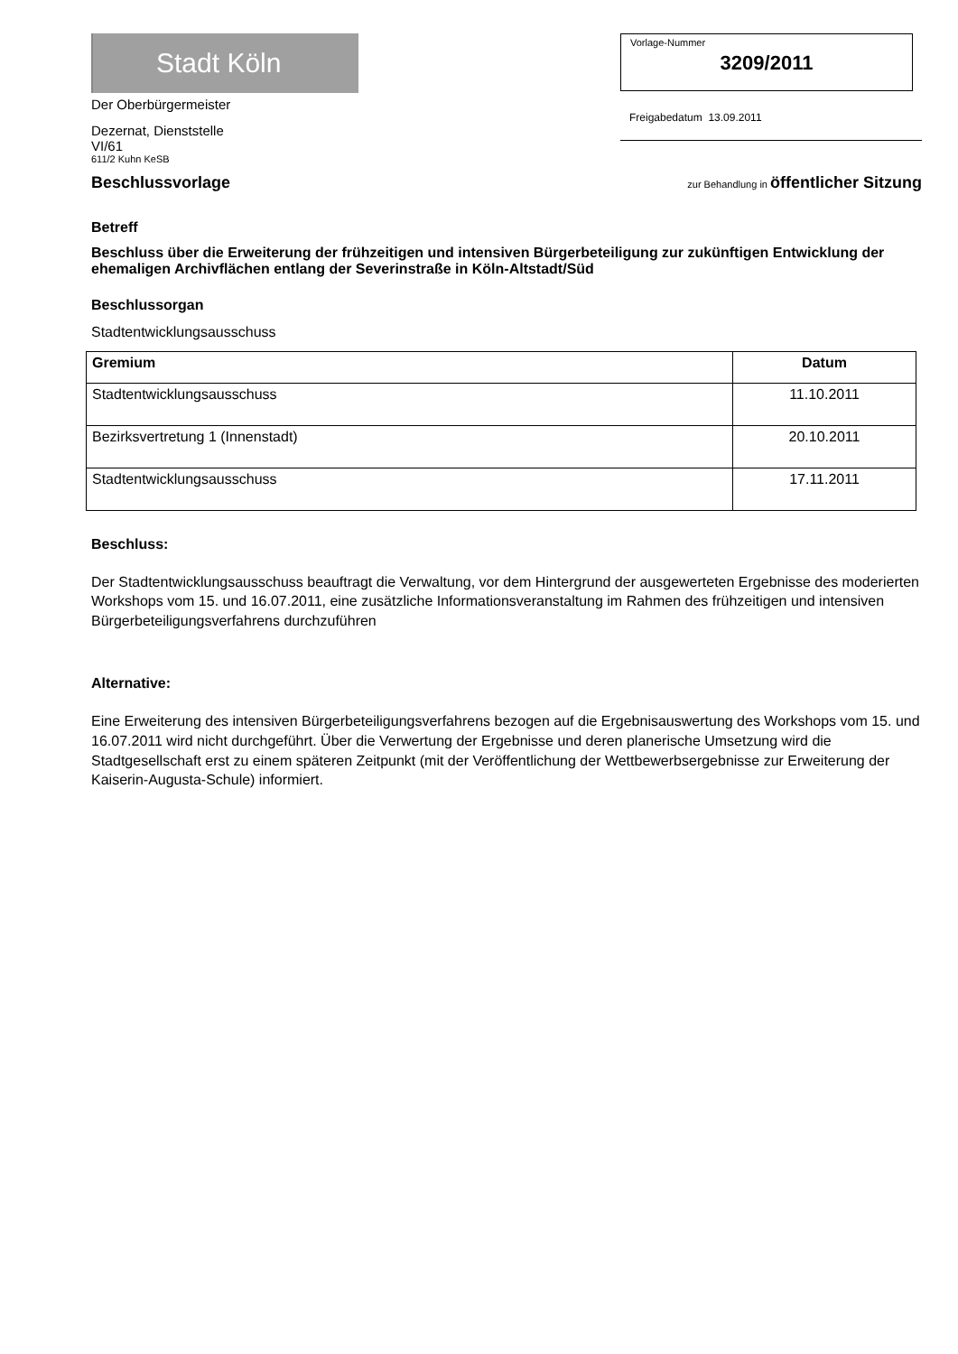Stadt Köln
Der Oberbürgermeister
Dezernat, Dienststelle
VI/61
611/2 Kuhn KeSB
Vorlage-Nummer
3209/2011
Freigabedatum 13.09.2011
Beschlussvorlage
zur Behandlung in öffentlicher Sitzung
Betreff
Beschluss über die Erweiterung der frühzeitigen und intensiven Bürgerbeteiligung zur zukünftigen Entwicklung der ehemaligen Archivflächen entlang der Severinstraße in Köln-Altstadt/Süd
Beschlussorgan
Stadtentwicklungsausschuss
| Gremium | Datum |
| --- | --- |
| Stadtentwicklungsausschuss | 11.10.2011 |
| Bezirksvertretung 1 (Innenstadt) | 20.10.2011 |
| Stadtentwicklungsausschuss | 17.11.2011 |
Beschluss:
Der Stadtentwicklungsausschuss beauftragt die Verwaltung, vor dem Hintergrund der ausgewerteten Ergebnisse des moderierten Workshops vom 15. und 16.07.2011, eine zusätzliche Informationsveranstaltung im Rahmen des frühzeitigen und intensiven Bürgerbeteiligungsverfahrens durchzuführen
Alternative:
Eine Erweiterung des intensiven Bürgerbeteiligungsverfahrens bezogen auf die Ergebnisauswertung des Workshops vom 15. und 16.07.2011 wird nicht durchgeführt. Über die Verwertung der Ergebnisse und deren planerische Umsetzung wird die Stadtgesellschaft erst zu einem späteren Zeitpunkt (mit der Veröffentlichung der Wettbewerbsergebnisse zur Erweiterung der Kaiserin-Augusta-Schule) informiert.